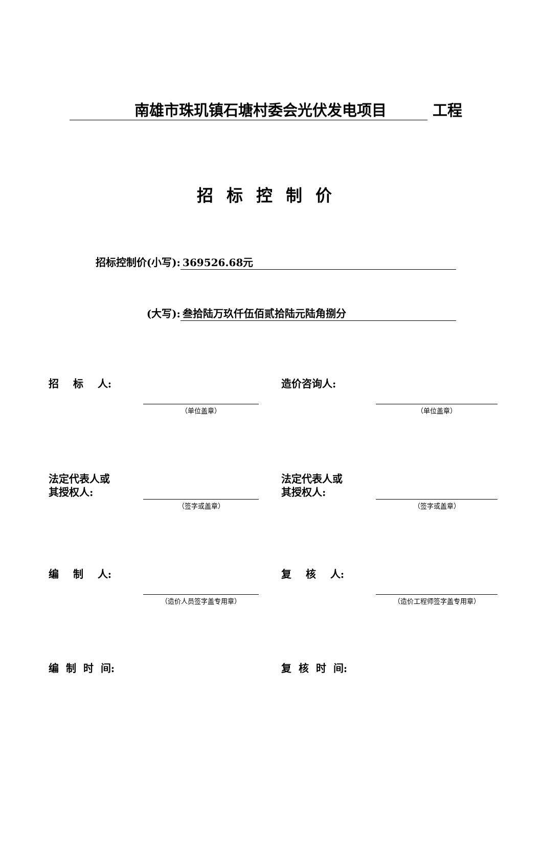南雄市珠玑镇石塘村委会光伏发电项目 工程
招标控制价
招标控制价(小写): 369526.68元
(大写): 叁拾陆万玖仟伍佰贰拾陆元陆角捌分
招 标 人:
（单位盖章）
造价咨询人:
（单位盖章）
法定代表人或
其授权人:
（签字或盖章）
法定代表人或
其授权人:
（签字或盖章）
编 制 人:
（造价人员签字盖专用章）
复 核 人:
（造价工程师签字盖专用章）
编 制 时 间: 复 核 时 间: